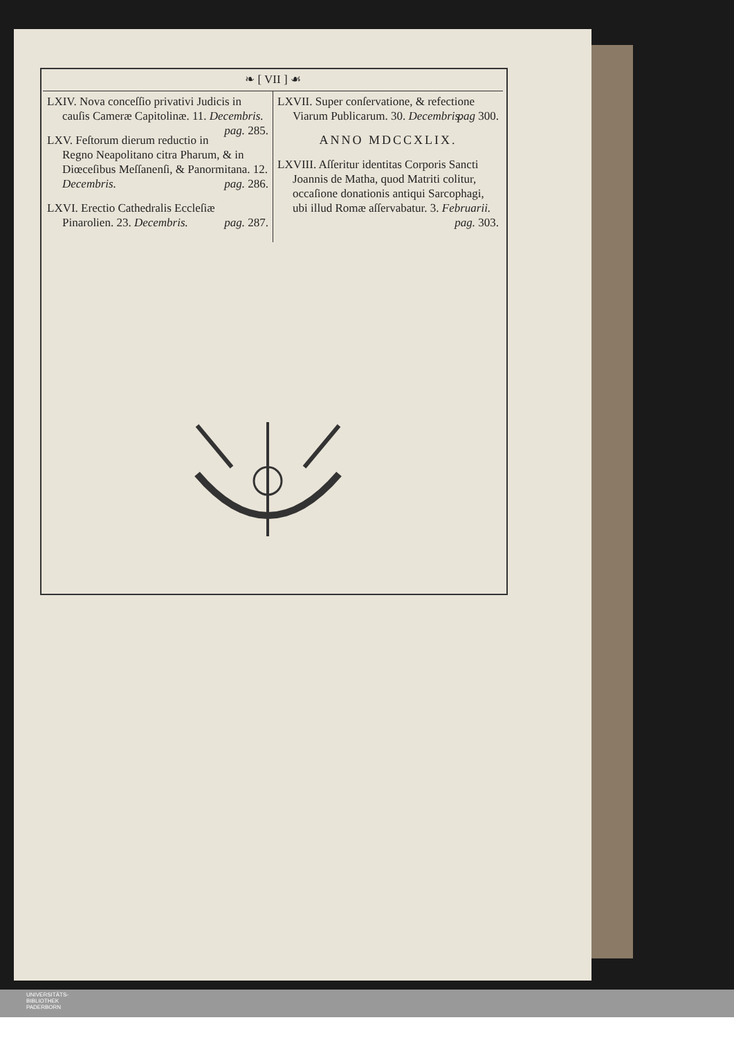❧ [ VII ] ☙
LXIV. Nova conceſſio privativi Judicis in cauſis Cameræ Capitolinæ. 11. Decembris. pag. 285.
LXV. Feſtorum dierum reductio in Regno Neapolitano citra Pharum, & in Diœceſibus Meſſanenſi, & Panormitana. 12. Decembris. pag. 286.
LXVI. Erectio Cathedralis Eccleſiæ Pinarolien. 23. Decembris. pag. 287.
LXVII. Super conſervatione, & refectione Viarum Publicarum. 30. Decembris. pag 300.
ANNO MDCCXLIX.
LXVIII. Aſſeritur identitas Corporis Sancti Joannis de Matha, quod Matriti colitur, occaſione donationis antiqui Sarcophagi, ubi illud Romæ aſſervabatur. 3. Februarii. pag. 303.
UNIVERSITÄTS-
BIBLIOTHEK
PADERBORN